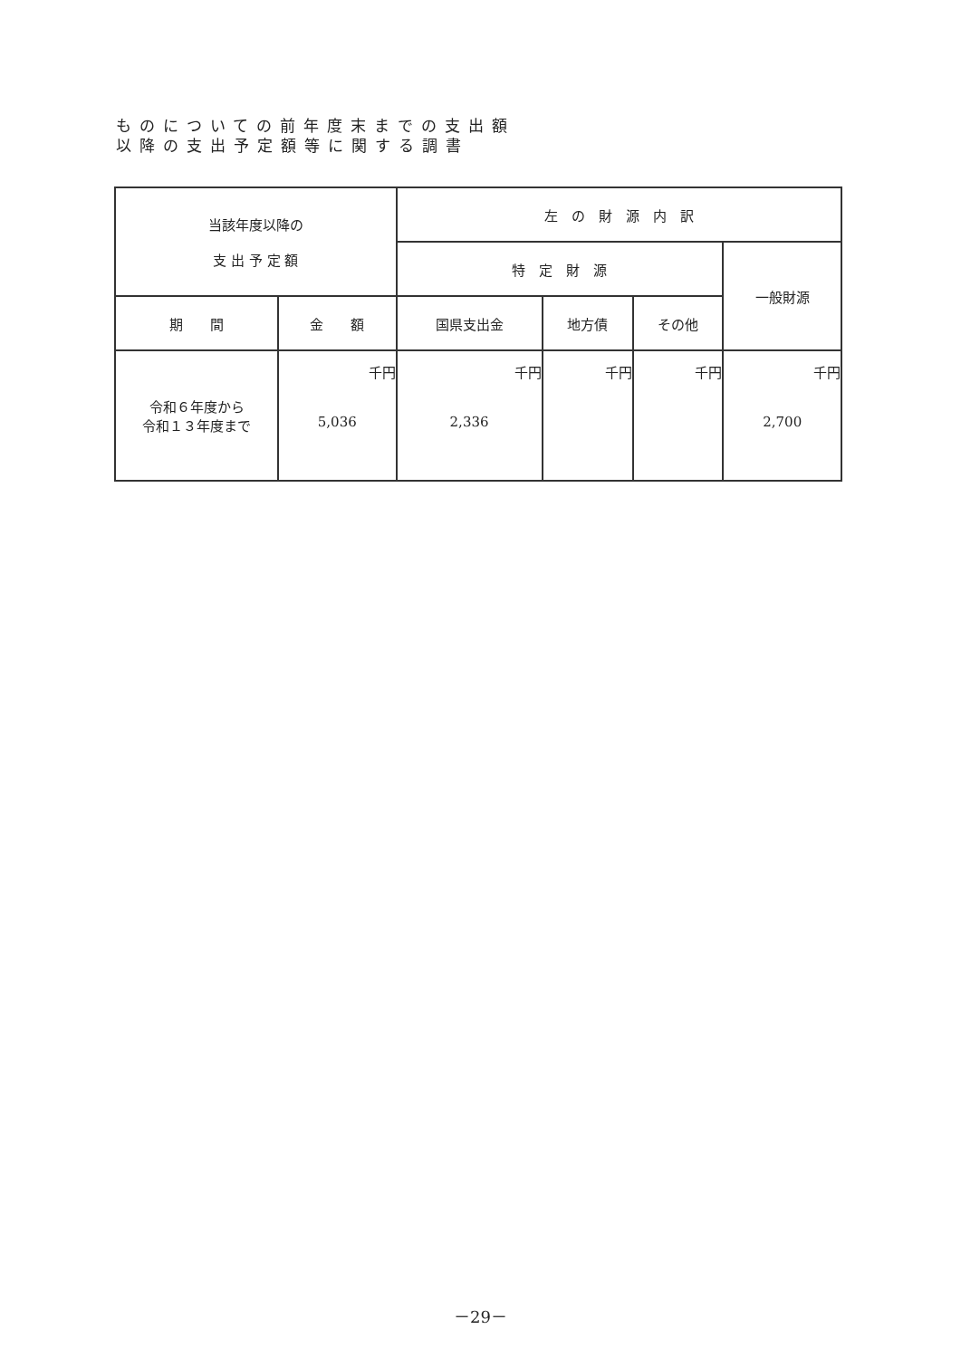ものについての前年度末までの支出額
以降の支出予定額等に関する調書
| 当該年度以降の 支 出 予 定 額 | | 左 の 財 源 内 訳 | | | |
| --- | --- | --- | --- | --- | --- |
| | | 特 定 財 源 | | | 一般財源 |
| 期 間 | 金 額 | 国県支出金 | 地方債 | その他 | |
| 令和６年度から 令和１３年度まで | 千円 5,036 | 千円 2,336 | 千円 | 千円 | 千円 2,700 |
－29－